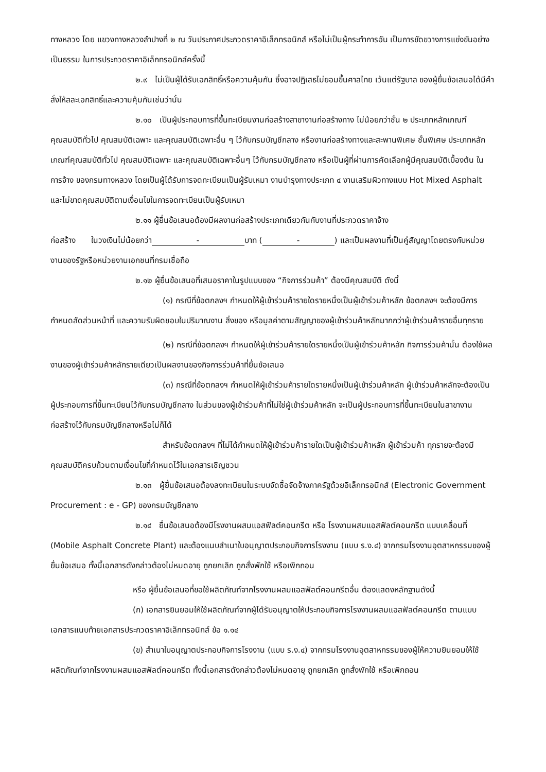ทางหลวง โดย แขวงทางหลวงลำปางที่ ๒ ณ วันประกาศประกวดราคาอิเล็กทรอนิกส์ หรือไม่เป็นผู้กระทำการอัน เป็นการขัดขวางการแข่งขันอย่างเป็นธรรม ในการประกวดราคาอิเล็กทรอนิกส์ครั้งนี้
๒.๙ ไม่เป็นผู้ได้รับเอกสิทธิ์หรือความคุ้มกัน ซึ่งอาจปฏิเสธไม่ยอมขึ้นศาลไทย เว้นแต่รัฐบาล ของผู้ยื่นข้อเสนอได้มีคำสั่งให้สละเอกสิทธิ์และความคุ้มกันเช่นว่านั้น
๒.๑๐ เป็นผู้ประกอบการที่ขึ้นทะเบียนงานก่อสร้างสาขางานก่อสร้างทาง ไม่น้อยกว่าชั้น ๒ ประเภทหลักเกณฑ์คุณสมบัติทั่วไป คุณสมบัติเฉพาะ และคุณสมบัติเฉพาะอื่น ๆ ไว้กับกรมบัญชีกลาง หรืองานก่อสร้างทางและสะพานพิเศษ ชั้นพิเศษ ประเภทหลักเกณฑ์คุณสมบัติทั่วไป คุณสมบัติเฉพาะ และคุณสมบัติเฉพาะอื่นๆ ไว้กับกรมบัญชีกลาง หรือเป็นผู้ที่ผ่านการคัดเลือกผู้มีคุณสมบัติเบื้องต้น ในการจ้าง ของกรมทางหลวง โดยเป็นผู้ได้รับการจดทะเบียนเป็นผู้รับเหมา งานบำรุงทางประเภท ๔ งานเสริมผิวทางแบบ Hot Mixed Asphalt และไม่ขาดคุณสมบัติตามเงื่อนไขในการจดทะเบียนเป็นผู้รับเหมา
๒.๑๑ ผู้ยื่นข้อเสนอต้องมีผลงานก่อสร้างประเภทเดียวกันกับงานที่ประกวดราคาจ้าง
ก่อสร้าง ในวงเงินไม่น้อยกว่า - บาท (-) และเป็นผลงานที่เป็นคู่สัญญาโดยตรงกับหน่วยงานของรัฐหรือหน่วยงานเอกชนที่กรมเชื่อถือ
๒.๑๒ ผู้ยื่นข้อเสนอที่เสนอราคาในรูปแบบของ “กิจการร่วมค้า” ต้องมีคุณสมบัติ ดังนี้
(๑) กรณีที่ข้อตกลงฯ กำหนดให้ผู้เข้าร่วมค้ารายใดรายหนึ่งเป็นผู้เข้าร่วมค้าหลัก ข้อตกลงฯ จะต้องมีการกำหนดสัดส่วนหน้าที่ และความรับผิดชอบในปริมาณงาน สิ่งของ หรือมูลค่าตามสัญญาของผู้เข้าร่วมค้าหลักมากกว่าผู้เข้าร่วมค้ารายอื่นทุกราย
(๒) กรณีที่ข้อตกลงฯ กำหนดให้ผู้เข้าร่วมค้ารายใดรายหนึ่งเป็นผู้เข้าร่วมค้าหลัก กิจการร่วมค้านั้น ต้องใช้ผลงานของผู้เข้าร่วมค้าหลักรายเดียวเป็นผลงานของกิจการร่วมค้าที่ยื่นข้อเสนอ
(๓) กรณีที่ข้อตกลงฯ กำหนดให้ผู้เข้าร่วมค้ารายใดรายหนึ่งเป็นผู้เข้าร่วมค้าหลัก ผู้เข้าร่วมค้าหลักจะต้องเป็นผู้ประกอบการที่ขึ้นทะเบียนไว้กับกรมบัญชีกลาง ในส่วนของผู้เข้าร่วมค้าที่ไม่ใช่ผู้เข้าร่วมค้าหลัก จะเป็นผู้ประกอบการที่ขึ้นทะเบียนในสาขางานก่อสร้างไว้กับกรมบัญชีกลางหรือไม่ก็ได้
สำหรับข้อตกลงฯ ที่ไม่ได้กำหนดให้ผู้เข้าร่วมค้ารายใดเป็นผู้เข้าร่วมค้าหลัก ผู้เข้าร่วมค้า ทุกรายจะต้องมีคุณสมบัติครบถ้วนตามเงื่อนไขที่กำหนดไว้ในเอกสารเชิญชวน
๒.๑๓ ผู้ยื่นข้อเสนอต้องลงทะเบียนในระบบจัดซื้อจัดจ้างภาครัฐด้วยอิเล็กทรอนิกส์ (Electronic Government Procurement : e - GP) ของกรมบัญชีกลาง
๒.๑๔ ยื่นข้อเสนอต้องมีโรงงานผสมแอสฟัลต์คอนกรีต หรือ โรงงานผสมแอสฟัลต์คอนกรีต แบบเคลื่อนที่ (Mobile Asphalt Concrete Plant) และต้องแนบสำเนาใบอนุญาตประกอบกิจการโรงงาน (แบบ ร.ง.๔) จากกรมโรงงานอุตสาหกรรมของผู้ยื่นข้อเสนอ ทั้งนี้เอกสารดังกล่าวต้องไม่หมดอายุ ถูกยกเลิก ถูกสั่งพักใช้ หรือเพิกถอน
หรือ ผู้ยื่นข้อเสนอที่ขอใช้ผลิตภัณฑ์จากโรงงานผสมแอสฟัลต์คอนกรีตอื่น ต้องแสดงหลักฐานดังนี้
(ก) เอกสารยินยอมให้ใช้ผลิตภัณฑ์จากผู้ได้รับอนุญาตให้ประกอบกิจการโรงงานผสมแอสฟัลต์คอนกรีต ตามแบบเอกสารแนบท้ายเอกสารประกวดราคาอิเล็กทรอนิกส์ ข้อ ๑.๑๔
(ข) สำเนาใบอนุญาตประกอบกิจการโรงงาน (แบบ ร.ง.๔) จากกรมโรงงานอุตสาหกรรมของผู้ให้ความยินยอมให้ใช้ผลิตภัณฑ์จากโรงงานผสมแอสฟัลต์คอนกรีต ทั้งนี้เอกสารดังกล่าวต้องไม่หมดอายุ ถูกยกเลิก ถูกสั่งพักใช้ หรือเพิกถอน